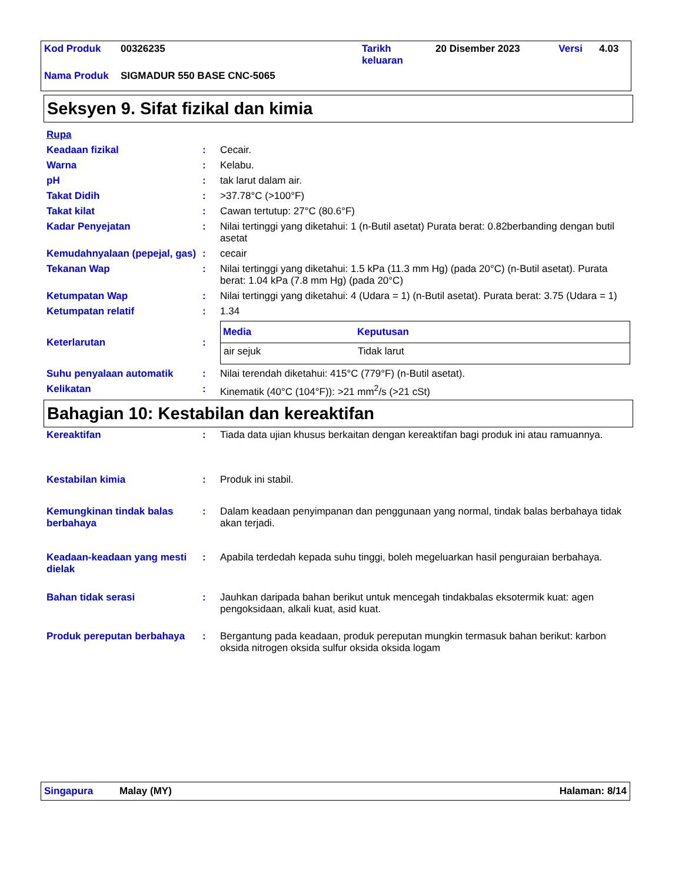| Kod Produk | 00326235 | Tarikh keluaran | 20 Disember 2023 | Versi | 4.03 |
| Nama Produk | SIGMADUR 550 BASE CNC-5065 | | | | |
Seksyen 9. Sifat fizikal dan kimia
| Rupa | | |
| Keadaan fizikal | : | Cecair. |
| Warna | : | Kelabu. |
| pH | : | tak larut dalam air. |
| Takat Didih | : | >37.78°C (>100°F) |
| Takat kilat | : | Cawan tertutup: 27°C (80.6°F) |
| Kadar Penyejatan | : | Nilai tertinggi yang diketahui: 1 (n-Butil asetat) Purata berat: 0.82berbanding dengan butil asetat |
| Kemudahnyalaan (pepejal, gas) | : | cecair |
| Tekanan Wap | : | Nilai tertinggi yang diketahui: 1.5 kPa (11.3 mm Hg) (pada 20°C) (n-Butil asetat). Purata berat: 1.04 kPa (7.8 mm Hg) (pada 20°C) |
| Ketumpatan Wap | : | Nilai tertinggi yang diketahui: 4 (Udara = 1) (n-Butil asetat). Purata berat: 3.75 (Udara = 1) |
| Ketumpatan relatif | : | 1.34 |
| Keterlarutan | : | / Media / Keputusan / / --- / --- / / air sejuk / Tidak larut / |
| Suhu penyalaan automatik | : | Nilai terendah diketahui: 415°C (779°F) (n-Butil asetat). |
| Kelikatan | : | Kinematik (40°C (104°F)): >21 mm<sup>2</sup>/s (>21 cSt) |
Bahagian 10: Kestabilan dan kereaktifan
| Kereaktifan | : | Tiada data ujian khusus berkaitan dengan kereaktifan bagi produk ini atau ramuannya. |
| Kestabilan kimia | : | Produk ini stabil. |
| Kemungkinan tindak balas berbahaya | : | Dalam keadaan penyimpanan dan penggunaan yang normal, tindak balas berbahaya tidak akan terjadi. |
| Keadaan-keadaan yang mesti dielak | : | Apabila terdedah kepada suhu tinggi, boleh megeluarkan hasil penguraian berbahaya. |
| Bahan tidak serasi | : | Jauhkan daripada bahan berikut untuk mencegah tindakbalas eksotermik kuat: agen pengoksidaan, alkali kuat, asid kuat. |
| Produk pereputan berbahaya | : | Bergantung pada keadaan, produk pereputan mungkin termasuk bahan berikut: karbon oksida nitrogen oksida sulfur oksida oksida logam |
Singapura Malay (MY) Halaman: 8/14